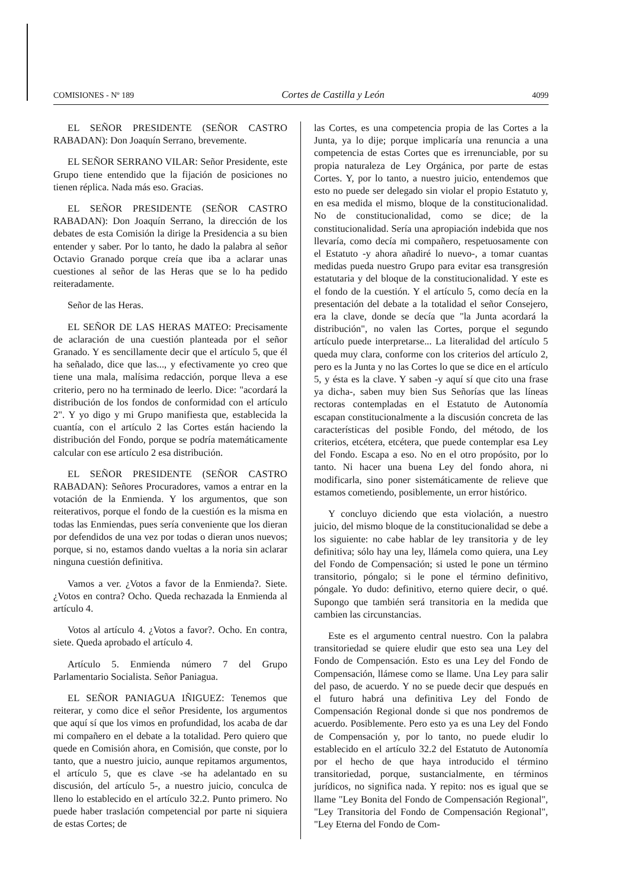COMISIONES - Nº 189 Cortes de Castilla y León 4099
EL SEÑOR PRESIDENTE (SEÑOR CASTRO RABADAN): Don Joaquín Serrano, brevemente.
EL SEÑOR SERRANO VILAR: Señor Presidente, este Grupo tiene entendido que la fijación de posiciones no tienen réplica. Nada más eso. Gracias.
EL SEÑOR PRESIDENTE (SEÑOR CASTRO RABADAN): Don Joaquín Serrano, la dirección de los debates de esta Comisión la dirige la Presidencia a su bien entender y saber. Por lo tanto, he dado la palabra al señor Octavio Granado porque creía que iba a aclarar unas cuestiones al señor de las Heras que se lo ha pedido reiteradamente.
Señor de las Heras.
EL SEÑOR DE LAS HERAS MATEO: Precisamente de aclaración de una cuestión planteada por el señor Granado. Y es sencillamente decir que el artículo 5, que él ha señalado, dice que las..., y efectivamente yo creo que tiene una mala, malísima redacción, porque lleva a ese criterio, pero no ha terminado de leerlo. Dice: "acordará la distribución de los fondos de conformidad con el artículo 2". Y yo digo y mi Grupo manifiesta que, establecida la cuantía, con el artículo 2 las Cortes están haciendo la distribución del Fondo, porque se podría matemáticamente calcular con ese artículo 2 esa distribución.
EL SEÑOR PRESIDENTE (SEÑOR CASTRO RABADAN): Señores Procuradores, vamos a entrar en la votación de la Enmienda. Y los argumentos, que son reiterativos, porque el fondo de la cuestión es la misma en todas las Enmiendas, pues sería conveniente que los dieran por defendidos de una vez por todas o dieran unos nuevos; porque, si no, estamos dando vueltas a la noria sin aclarar ninguna cuestión definitiva.
Vamos a ver. ¿Votos a favor de la Enmienda?. Siete. ¿Votos en contra? Ocho. Queda rechazada la Enmienda al artículo 4.
Votos al artículo 4. ¿Votos a favor?. Ocho. En contra, siete. Queda aprobado el artículo 4.
Artículo 5. Enmienda número 7 del Grupo Parlamentario Socialista. Señor Paniagua.
EL SEÑOR PANIAGUA IÑIGUEZ: Tenemos que reiterar, y como dice el señor Presidente, los argumentos que aquí sí que los vimos en profundidad, los acaba de dar mi compañero en el debate a la totalidad. Pero quiero que quede en Comisión ahora, en Comisión, que conste, por lo tanto, que a nuestro juicio, aunque repitamos argumentos, el artículo 5, que es clave -se ha adelantado en su discusión, del artículo 5-, a nuestro juicio, conculca de lleno lo establecido en el artículo 32.2. Punto primero. No puede haber traslación competencial por parte ni siquiera de estas Cortes; de
las Cortes, es una competencia propia de las Cortes a la Junta, ya lo dije; porque implicaría una renuncia a una competencia de estas Cortes que es irrenunciable, por su propia naturaleza de Ley Orgánica, por parte de estas Cortes. Y, por lo tanto, a nuestro juicio, entendemos que esto no puede ser delegado sin violar el propio Estatuto y, en esa medida el mismo, bloque de la constitucionalidad. No de constitucionalidad, como se dice; de la constitucionalidad. Sería una apropiación indebida que nos llevaría, como decía mi compañero, respetuosamente con el Estatuto -y ahora añadiré lo nuevo-, a tomar cuantas medidas pueda nuestro Grupo para evitar esa transgresión estatutaria y del bloque de la constitucionalidad. Y este es el fondo de la cuestión. Y el artículo 5, como decía en la presentación del debate a la totalidad el señor Consejero, era la clave, donde se decía que "la Junta acordará la distribución", no valen las Cortes, porque el segundo artículo puede interpretarse... La literalidad del artículo 5 queda muy clara, conforme con los criterios del artículo 2, pero es la Junta y no las Cortes lo que se dice en el artículo 5, y ésta es la clave. Y saben -y aquí sí que cito una frase ya dicha-, saben muy bien Sus Señorías que las líneas rectoras contempladas en el Estatuto de Autonomía escapan constitucionalmente a la discusión concreta de las características del posible Fondo, del método, de los criterios, etcétera, etcétera, que puede contemplar esa Ley del Fondo. Escapa a eso. No en el otro propósito, por lo tanto. Ni hacer una buena Ley del fondo ahora, ni modificarla, sino poner sistemáticamente de relieve que estamos cometiendo, posiblemente, un error histórico.
Y concluyo diciendo que esta violación, a nuestro juicio, del mismo bloque de la constitucionalidad se debe a los siguiente: no cabe hablar de ley transitoria y de ley definitiva; sólo hay una ley, llámela como quiera, una Ley del Fondo de Compensación; si usted le pone un término transitorio, póngalo; si le pone el término definitivo, póngale. Yo dudo: definitivo, eterno quiere decir, o qué. Supongo que también será transitoria en la medida que cambien las circunstancias.
Este es el argumento central nuestro. Con la palabra transitoriedad se quiere eludir que esto sea una Ley del Fondo de Compensación. Esto es una Ley del Fondo de Compensación, llámese como se llame. Una Ley para salir del paso, de acuerdo. Y no se puede decir que después en el futuro habrá una definitiva Ley del Fondo de Compensación Regional donde si que nos pondremos de acuerdo. Posiblemente. Pero esto ya es una Ley del Fondo de Compensación y, por lo tanto, no puede eludir lo establecido en el artículo 32.2 del Estatuto de Autonomía por el hecho de que haya introducido el término transitoriedad, porque, sustancialmente, en términos jurídicos, no significa nada. Y repito: nos es igual que se llame "Ley Bonita del Fondo de Compensación Regional", "Ley Transitoria del Fondo de Compensación Regional", "Ley Eterna del Fondo de Com-